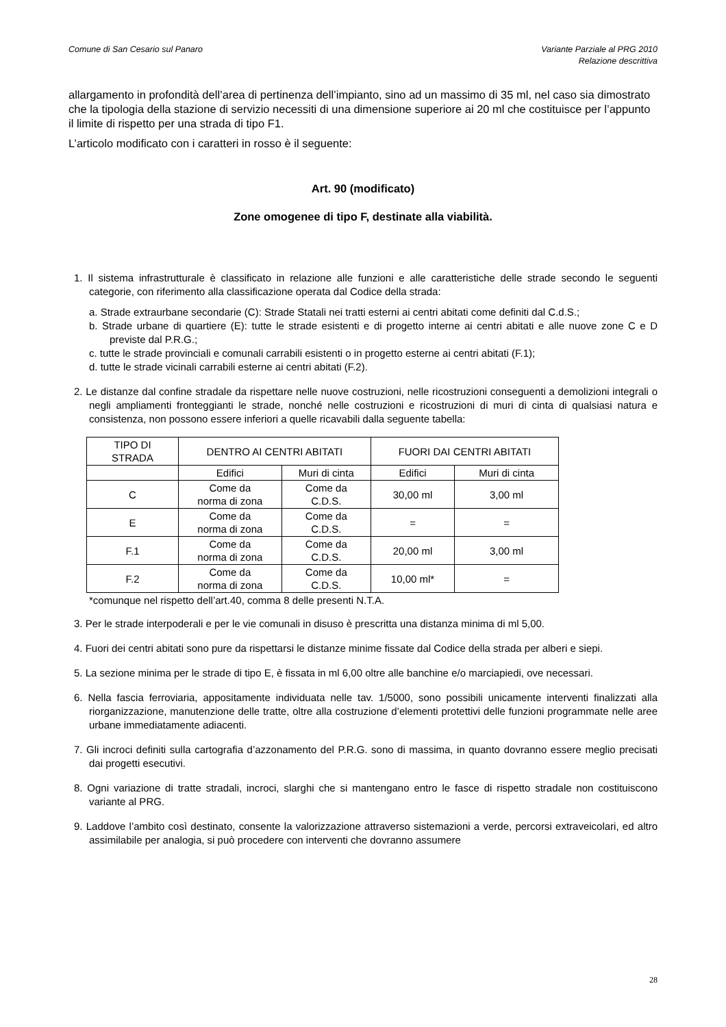Comune di San Cesario sul Panaro Variante Parziale al PRG 2010
Relazione descrittiva
allargamento in profondità dell’area di pertinenza dell’impianto, sino ad un massimo di 35 ml, nel caso sia dimostrato che la tipologia della stazione di servizio necessiti di una dimensione superiore ai 20 ml che costituisce per l’appunto il limite di rispetto per una strada di tipo F1.
L’articolo modificato con i caratteri in rosso è il seguente:
Art. 90 (modificato)
Zone omogenee di tipo F, destinate alla viabilità.
1. Il sistema infrastrutturale è classificato in relazione alle funzioni e alle caratteristiche delle strade secondo le seguenti categorie, con riferimento alla classificazione operata dal Codice della strada:
a. Strade extraurbane secondarie (C): Strade Statali nei tratti esterni ai centri abitati come definiti dal C.d.S.;
b. Strade urbane di quartiere (E): tutte le strade esistenti e di progetto interne ai centri abitati e alle nuove zone C e D previste dal P.R.G.;
c. tutte le strade provinciali e comunali carrabili esistenti o in progetto esterne ai centri abitati (F.1);
d. tutte le strade vicinali carrabili esterne ai centri abitati (F.2).
2. Le distanze dal confine stradale da rispettare nelle nuove costruzioni, nelle ricostruzioni conseguenti a demolizioni integrali o negli ampliamenti fronteggianti le strade, nonché nelle costruzioni e ricostruzioni di muri di cinta di qualsiasi natura e consistenza, non possono essere inferiori a quelle ricavabili dalla seguente tabella:
| TIPO DI STRADA | DENTRO AI CENTRI ABITATI | | FUORI DAI CENTRI ABITATI | |
| | Edifici | Muri di cinta | Edifici | Muri di cinta |
| C | Come da norma di zona | Come da C.D.S. | 30,00 ml | 3,00 ml |
| E | Come da norma di zona | Come da C.D.S. | = | = |
| F.1 | Come da norma di zona | Come da C.D.S. | 20,00 ml | 3,00 ml |
| F.2 | Come da norma di zona | Come da C.D.S. | 10,00 ml* | = |
*comunque nel rispetto dell’art.40, comma 8 delle presenti N.T.A.
3. Per le strade interpoderali e per le vie comunali in disuso è prescritta una distanza minima di ml 5,00.
4. Fuori dei centri abitati sono pure da rispettarsi le distanze minime fissate dal Codice della strada per alberi e siepi.
5. La sezione minima per le strade di tipo E, è fissata in ml 6,00 oltre alle banchine e/o marciapiedi, ove necessari.
6. Nella fascia ferroviaria, appositamente individuata nelle tav. 1/5000, sono possibili unicamente interventi finalizzati alla riorganizzazione, manutenzione delle tratte, oltre alla costruzione d’elementi protettivi delle funzioni programmate nelle aree urbane immediatamente adiacenti.
7. Gli incroci definiti sulla cartografia d’azzonamento del P.R.G. sono di massima, in quanto dovranno essere meglio precisati dai progetti esecutivi.
8. Ogni variazione di tratte stradali, incroci, slarghi che si mantengano entro le fasce di rispetto stradale non costituiscono variante al PRG.
9. Laddove l’ambito così destinato, consente la valorizzazione attraverso sistemazioni a verde, percorsi extraveicolari, ed altro assimilabile per analogia, si può procedere con interventi che dovranno assumere
28